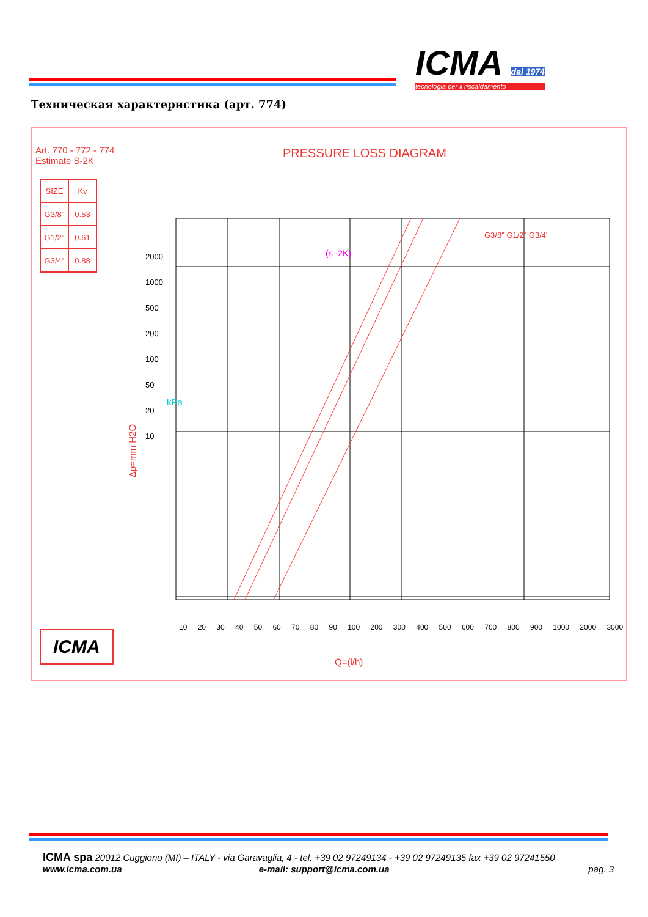ICMA dal 1974
tecnologia per il riscaldamento
Техническая характеристика (арт. 774)
Art. 770 - 772 - 774
Estimate S-2K
PRESSURE LOSS DIAGRAM
| SIZE | Kv |
| --- | --- |
| G3/8" | 0.53 |
| G1/2" | 0.61 |
| G3/4" | 0.88 |
G3/8" G1/2" G3/4"
(s -2K)
Δp=mm H2O
2000
1000
500
200
100
50
20
10
kPa
10 20 30 40 50 60 70 80 90 100 200 300 400 500 600 700 800 900 1000 2000 3000
ICMA
Q=(l/h)
ICMA spa 20012 Cuggiono (MI) – ITALY - via Garavaglia, 4 - tel. +39 02 97249134 - +39 02 97249135 fax +39 02 97241550
www.icma.com.ua e-mail: support@icma.com.ua pag. 3